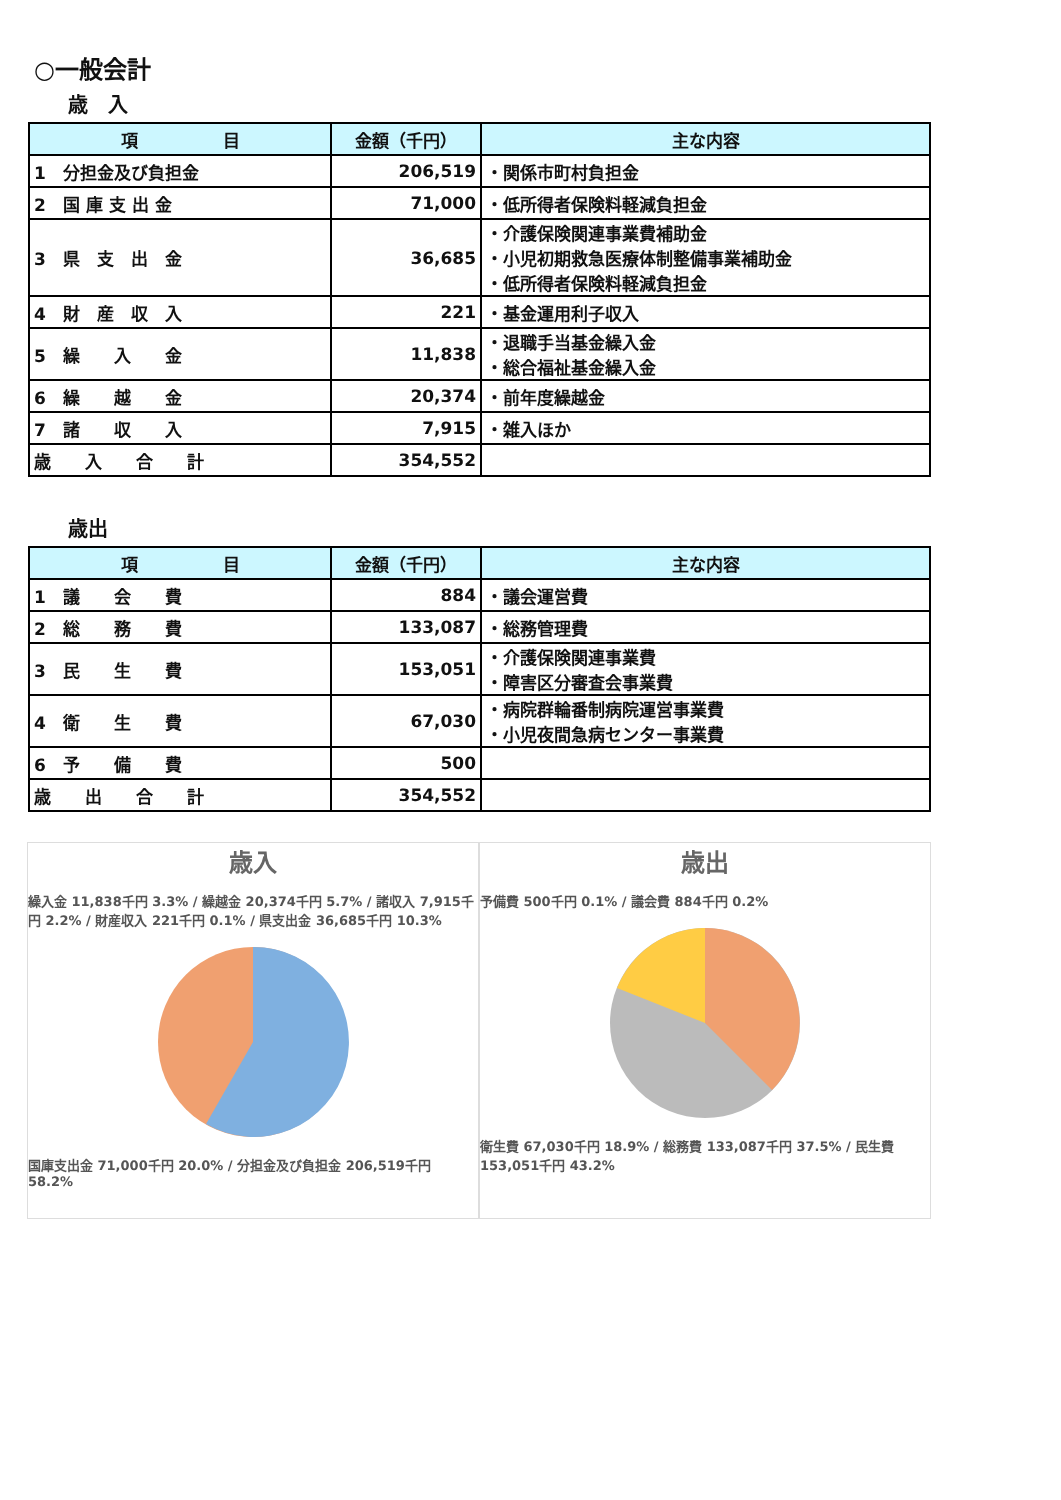○一般会計
歳　入
| 項 目 | 金額（千円） | 主な内容 |
| --- | --- | --- |
| 1 分担金及び負担金 | 206,519 | ・関係市町村負担金 |
| 2 国 庫 支 出 金 | 71,000 | ・低所得者保険料軽減負担金 |
| 3 県 支 出 金 | 36,685 | ・介護保険関連事業費補助金 ・小児初期救急医療体制整備事業補助金 ・低所得者保険料軽減負担金 |
| 4 財 産 収 入 | 221 | ・基金運用利子収入 |
| 5 繰 入 金 | 11,838 | ・退職手当基金繰入金 ・総合福祉基金繰入金 |
| 6 繰 越 金 | 20,374 | ・前年度繰越金 |
| 7 諸 収 入 | 7,915 | ・雑入ほか |
| 歳 入 合 計 | 354,552 | |
歳出
| 項 目 | 金額（千円） | 主な内容 |
| --- | --- | --- |
| 1 議 会 費 | 884 | ・議会運営費 |
| 2 総 務 費 | 133,087 | ・総務管理費 |
| 3 民 生 費 | 153,051 | ・介護保険関連事業費 ・障害区分審査会事業費 |
| 4 衛 生 費 | 67,030 | ・病院群輪番制病院運営事業費 ・小児夜間急病センター事業費 |
| 6 予 備 費 | 500 | |
| 歳 出 合 計 | 354,552 | |
歳入
繰入金 11,838千円 3.3% / 繰越金 20,374千円 5.7% / 諸収入 7,915千円 2.2% / 財産収入 221千円 0.1% / 県支出金 36,685千円 10.3%
国庫支出金 71,000千円 20.0% / 分担金及び負担金 206,519千円 58.2%
歳出
予備費 500千円 0.1% / 議会費 884千円 0.2%
衛生費 67,030千円 18.9% / 総務費 133,087千円 37.5% / 民生費 153,051千円 43.2%